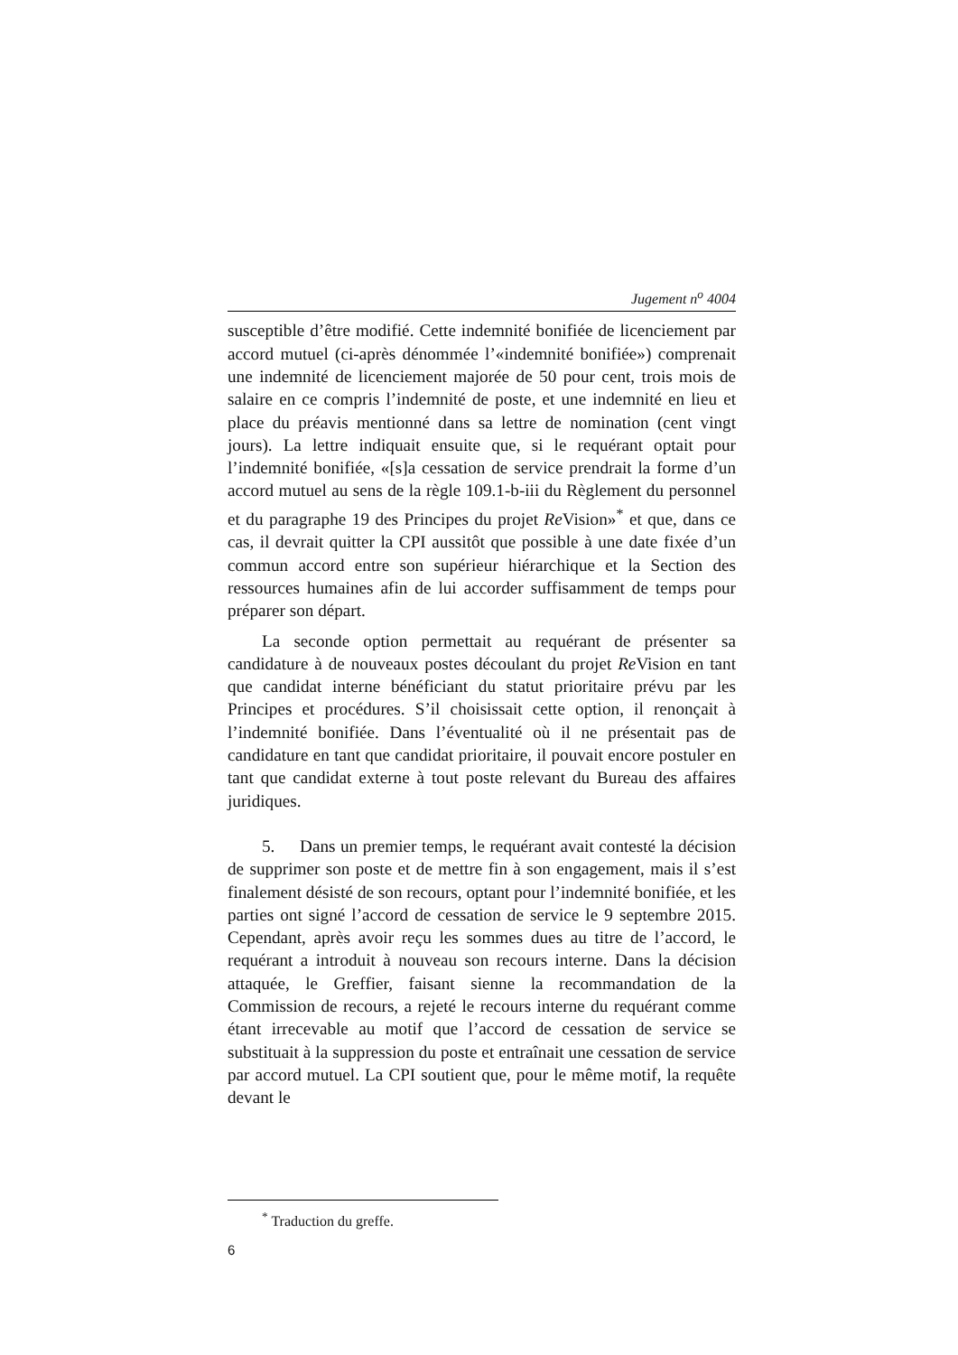Jugement n<sup>o</sup> 4004
susceptible d’être modifié. Cette indemnité bonifiée de licenciement par accord mutuel (ci-après dénommée l’«indemnité bonifiée») comprenait une indemnité de licenciement majorée de 50 pour cent, trois mois de salaire en ce compris l’indemnité de poste, et une indemnité en lieu et place du préavis mentionné dans sa lettre de nomination (cent vingt jours). La lettre indiquait ensuite que, si le requérant optait pour l’indemnité bonifiée, «[s]a cessation de service prendrait la forme d’un accord mutuel au sens de la règle 109.1-b-iii du Règlement du personnel et du paragraphe 19 des Principes du projet Re Vision»<sup>*</sup> et que, dans ce cas, il devrait quitter la CPI aussitôt que possible à une date fixée d’un commun accord entre son supérieur hiérarchique et la Section des ressources humaines afin de lui accorder suffisamment de temps pour préparer son départ.
La seconde option permettait au requérant de présenter sa candidature à de nouveaux postes découlant du projet Re Vision en tant que candidat interne bénéficiant du statut prioritaire prévu par les Principes et procédures. S’il choisissait cette option, il renonçait à l’indemnité bonifiée. Dans l’éventualité où il ne présentait pas de candidature en tant que candidat prioritaire, il pouvait encore postuler en tant que candidat externe à tout poste relevant du Bureau des affaires juridiques.
5. Dans un premier temps, le requérant avait contesté la décision de supprimer son poste et de mettre fin à son engagement, mais il s’est finalement désisté de son recours, optant pour l’indemnité bonifiée, et les parties ont signé l’accord de cessation de service le 9 septembre 2015. Cependant, après avoir reçu les sommes dues au titre de l’accord, le requérant a introduit à nouveau son recours interne. Dans la décision attaquée, le Greffier, faisant sienne la recommandation de la Commission de recours, a rejeté le recours interne du requérant comme étant irrecevable au motif que l’accord de cessation de service se substituait à la suppression du poste et entraînait une cessation de service par accord mutuel. La CPI soutient que, pour le même motif, la requête devant le
<sup>*</sup> Traduction du greffe.
6